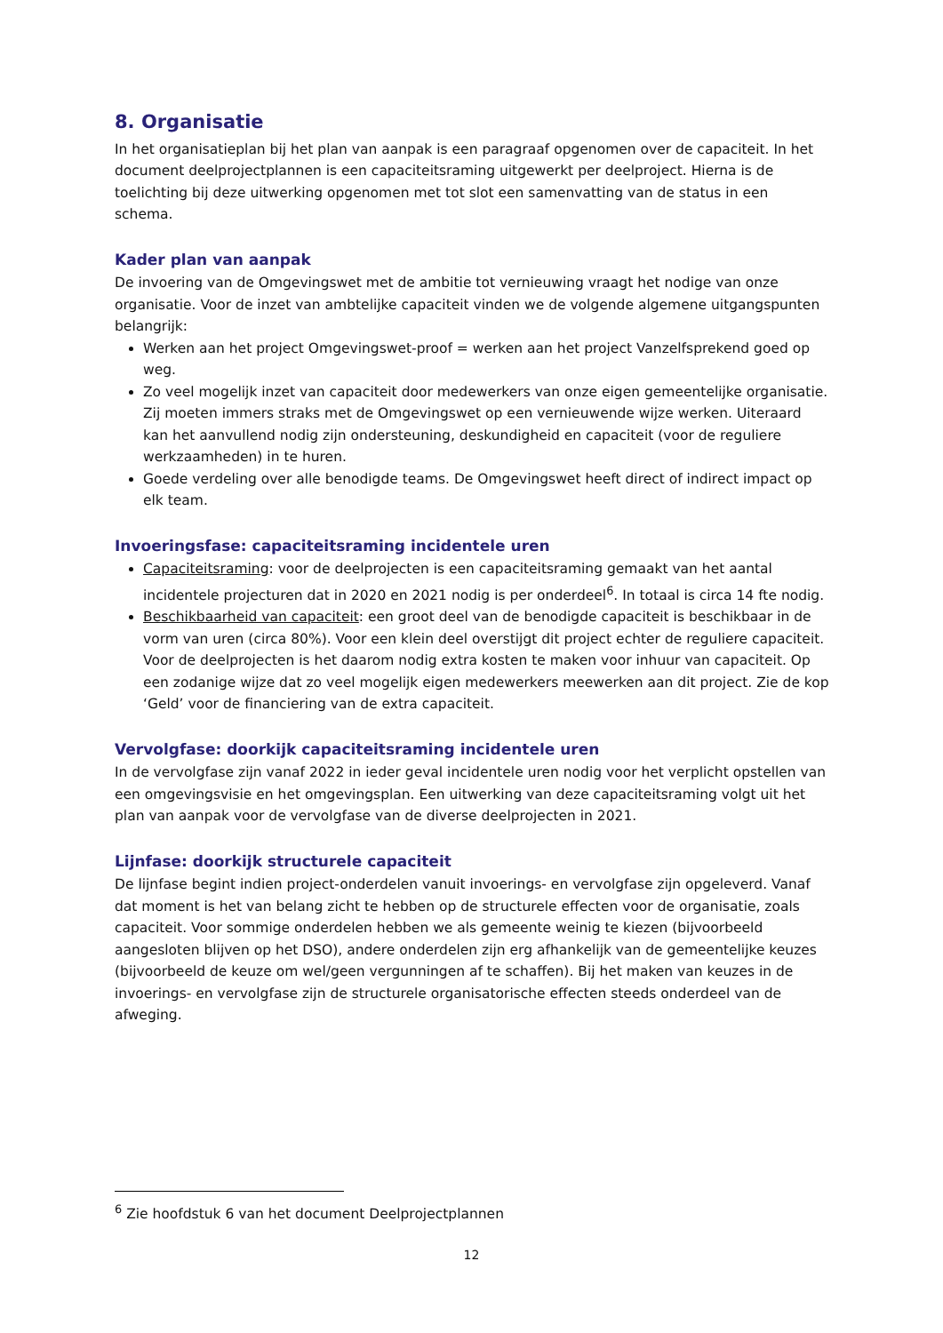8. Organisatie
In het organisatieplan bij het plan van aanpak is een paragraaf opgenomen over de capaciteit. In het document deelprojectplannen is een capaciteitsraming uitgewerkt per deelproject. Hierna is de toelichting bij deze uitwerking opgenomen met tot slot een samenvatting van de status in een schema.
Kader plan van aanpak
De invoering van de Omgevingswet met de ambitie tot vernieuwing vraagt het nodige van onze organisatie. Voor de inzet van ambtelijke capaciteit vinden we de volgende algemene uitgangspunten belangrijk:
Werken aan het project Omgevingswet-proof = werken aan het project Vanzelfsprekend goed op weg.
Zo veel mogelijk inzet van capaciteit door medewerkers van onze eigen gemeentelijke organisatie. Zij moeten immers straks met de Omgevingswet op een vernieuwende wijze werken. Uiteraard kan het aanvullend nodig zijn ondersteuning, deskundigheid en capaciteit (voor de reguliere werkzaamheden) in te huren.
Goede verdeling over alle benodigde teams. De Omgevingswet heeft direct of indirect impact op elk team.
Invoeringsfase: capaciteitsraming incidentele uren
Capaciteitsraming: voor de deelprojecten is een capaciteitsraming gemaakt van het aantal incidentele projecturen dat in 2020 en 2021 nodig is per onderdeel<sup>6</sup>. In totaal is circa 14 fte nodig.
Beschikbaarheid van capaciteit: een groot deel van de benodigde capaciteit is beschikbaar in de vorm van uren (circa 80%). Voor een klein deel overstijgt dit project echter de reguliere capaciteit. Voor de deelprojecten is het daarom nodig extra kosten te maken voor inhuur van capaciteit. Op een zodanige wijze dat zo veel mogelijk eigen medewerkers meewerken aan dit project. Zie de kop ‘Geld’ voor de financiering van de extra capaciteit.
Vervolgfase: doorkijk capaciteitsraming incidentele uren
In de vervolgfase zijn vanaf 2022 in ieder geval incidentele uren nodig voor het verplicht opstellen van een omgevingsvisie en het omgevingsplan. Een uitwerking van deze capaciteitsraming volgt uit het plan van aanpak voor de vervolgfase van de diverse deelprojecten in 2021.
Lijnfase: doorkijk structurele capaciteit
De lijnfase begint indien project-onderdelen vanuit invoerings- en vervolgfase zijn opgeleverd. Vanaf dat moment is het van belang zicht te hebben op de structurele effecten voor de organisatie, zoals capaciteit. Voor sommige onderdelen hebben we als gemeente weinig te kiezen (bijvoorbeeld aangesloten blijven op het DSO), andere onderdelen zijn erg afhankelijk van de gemeentelijke keuzes (bijvoorbeeld de keuze om wel/geen vergunningen af te schaffen). Bij het maken van keuzes in de invoerings- en vervolgfase zijn de structurele organisatorische effecten steeds onderdeel van de afweging.
<sup>6</sup> Zie hoofdstuk 6 van het document Deelprojectplannen
12